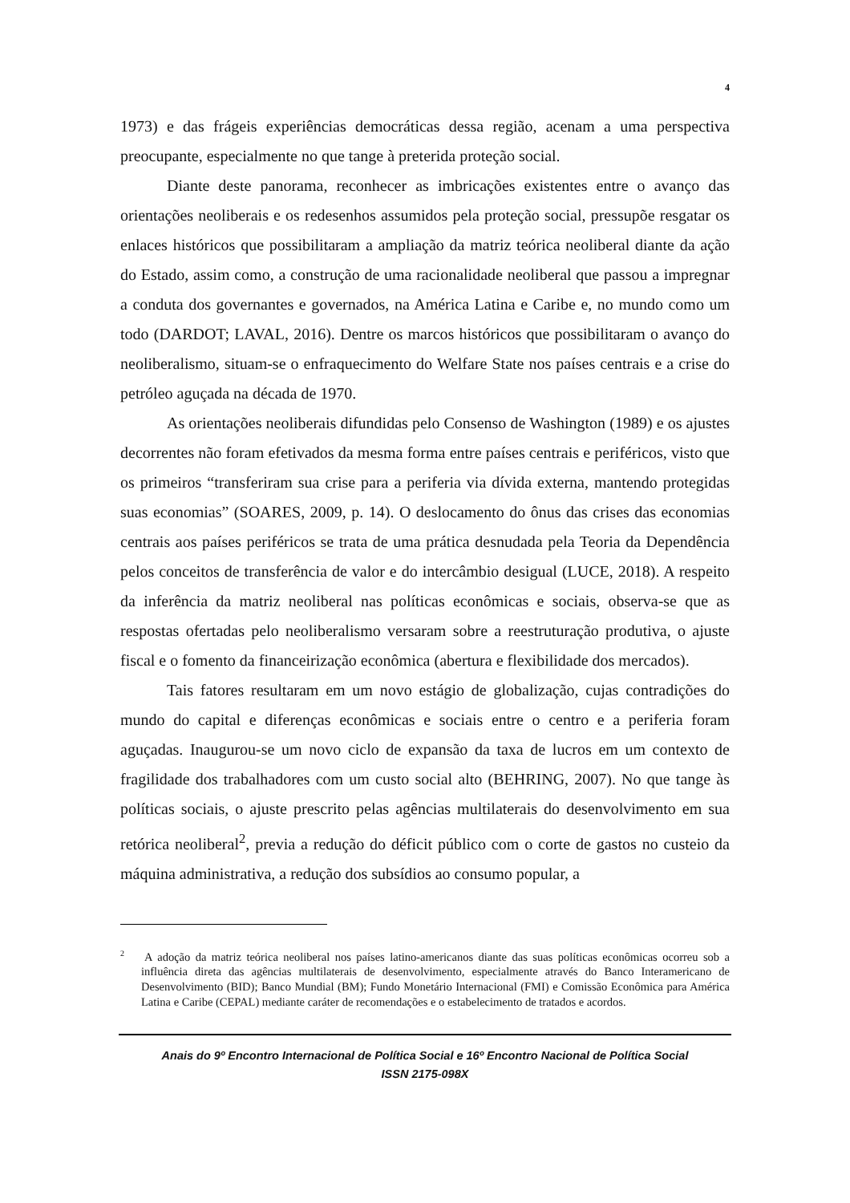4
1973) e das frágeis experiências democráticas dessa região, acenam a uma perspectiva preocupante, especialmente no que tange à preterida proteção social.
Diante deste panorama, reconhecer as imbricações existentes entre o avanço das orientações neoliberais e os redesenhos assumidos pela proteção social, pressupõe resgatar os enlaces históricos que possibilitaram a ampliação da matriz teórica neoliberal diante da ação do Estado, assim como, a construção de uma racionalidade neoliberal que passou a impregnar a conduta dos governantes e governados, na América Latina e Caribe e, no mundo como um todo (DARDOT; LAVAL, 2016). Dentre os marcos históricos que possibilitaram o avanço do neoliberalismo, situam-se o enfraquecimento do Welfare State nos países centrais e a crise do petróleo aguçada na década de 1970.
As orientações neoliberais difundidas pelo Consenso de Washington (1989) e os ajustes decorrentes não foram efetivados da mesma forma entre países centrais e periféricos, visto que os primeiros “transferiram sua crise para a periferia via dívida externa, mantendo protegidas suas economias” (SOARES, 2009, p. 14). O deslocamento do ônus das crises das economias centrais aos países periféricos se trata de uma prática desnudada pela Teoria da Dependência pelos conceitos de transferência de valor e do intercâmbio desigual (LUCE, 2018). A respeito da inferência da matriz neoliberal nas políticas econômicas e sociais, observa-se que as respostas ofertadas pelo neoliberalismo versaram sobre a reestruturação produtiva, o ajuste fiscal e o fomento da financeirização econômica (abertura e flexibilidade dos mercados).
Tais fatores resultaram em um novo estágio de globalização, cujas contradições do mundo do capital e diferenças econômicas e sociais entre o centro e a periferia foram aguçadas. Inaugurou-se um novo ciclo de expansão da taxa de lucros em um contexto de fragilidade dos trabalhadores com um custo social alto (BEHRING, 2007). No que tange às políticas sociais, o ajuste prescrito pelas agências multilaterais do desenvolvimento em sua retórica neoliberal<sup>2</sup>, previa a redução do déficit público com o corte de gastos no custeio da máquina administrativa, a redução dos subsídios ao consumo popular, a
<sup>2</sup> A adoção da matriz teórica neoliberal nos países latino-americanos diante das suas políticas econômicas ocorreu sob a influência direta das agências multilaterais de desenvolvimento, especialmente através do Banco Interamericano de Desenvolvimento (BID); Banco Mundial (BM); Fundo Monetário Internacional (FMI) e Comissão Econômica para América Latina e Caribe (CEPAL) mediante caráter de recomendações e o estabelecimento de tratados e acordos.
Anais do 9º Encontro Internacional de Política Social e 16º Encontro Nacional de Política Social
ISSN 2175-098X